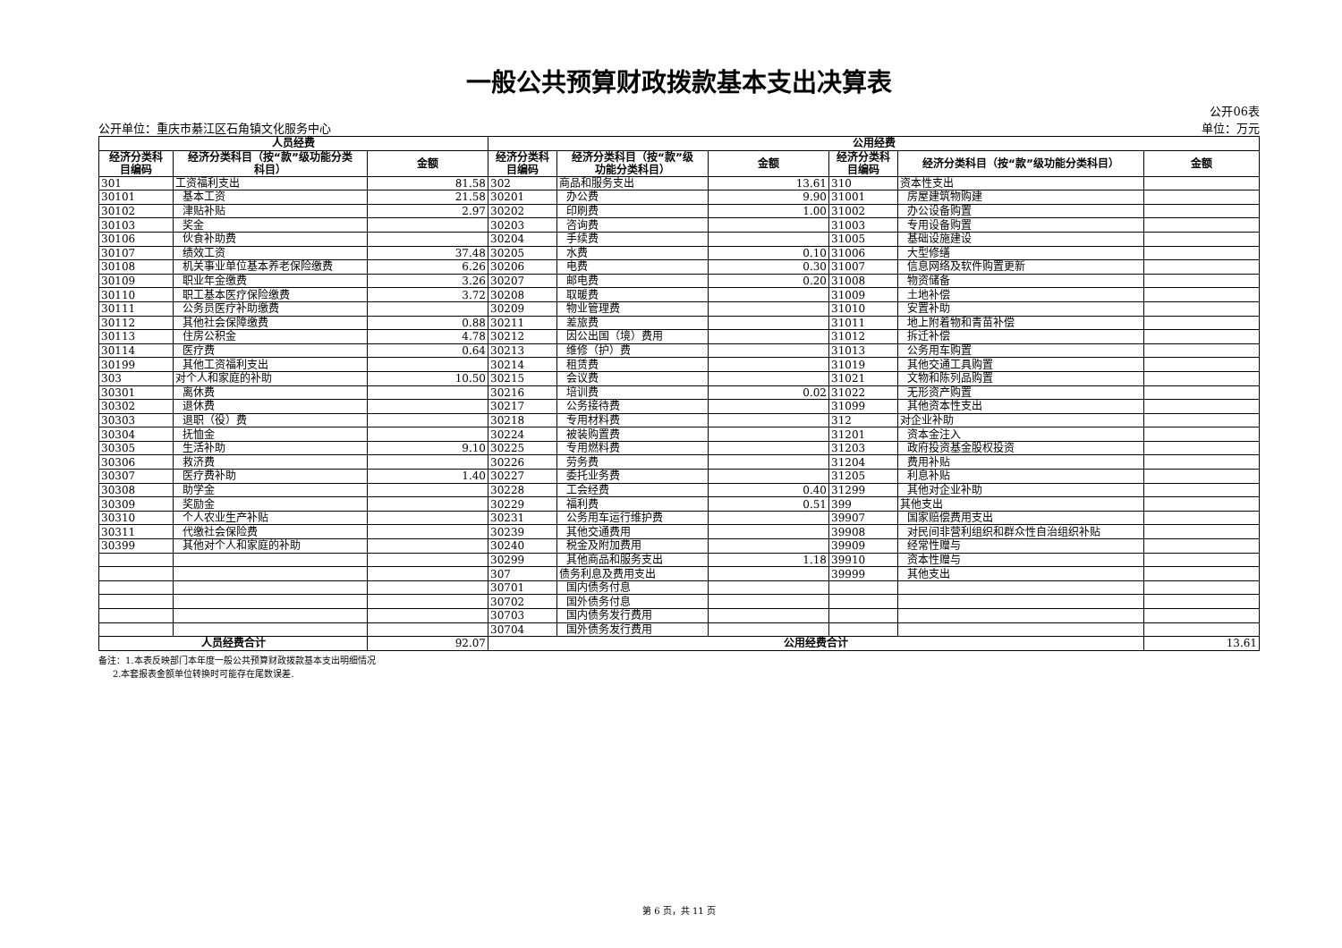一般公共预算财政拨款基本支出决算表
公开单位：重庆市綦江区石角镇文化服务中心
公开06表
单位：万元
| 人员经费 | | | 公用经费 | | | | | |
| --- | --- | --- | --- | --- | --- | --- | --- | --- |
| 经济分类科 目编码 | 经济分类科目（按“款”级功能分类 科目） | 金额 | 经济分类科 目编码 | 经济分类科目（按“款”级 功能分类科目） | 金额 | 经济分类科 目编码 | 经济分类科目（按“款”级功能分类科目） | 金额 |
| 301 | 工资福利支出 | 81.58 | 302 | 商品和服务支出 | 13.61 | 310 | 资本性支出 | |
| 30101 | 基本工资 | 21.58 | 30201 | 办公费 | 9.90 | 31001 | 房屋建筑物购建 | |
| 30102 | 津贴补贴 | 2.97 | 30202 | 印刷费 | 1.00 | 31002 | 办公设备购置 | |
| 30103 | 奖金 | | 30203 | 咨询费 | | 31003 | 专用设备购置 | |
| 30106 | 伙食补助费 | | 30204 | 手续费 | | 31005 | 基础设施建设 | |
| 30107 | 绩效工资 | 37.48 | 30205 | 水费 | 0.10 | 31006 | 大型修缮 | |
| 30108 | 机关事业单位基本养老保险缴费 | 6.26 | 30206 | 电费 | 0.30 | 31007 | 信息网络及软件购置更新 | |
| 30109 | 职业年金缴费 | 3.26 | 30207 | 邮电费 | 0.20 | 31008 | 物资储备 | |
| 30110 | 职工基本医疗保险缴费 | 3.72 | 30208 | 取暖费 | | 31009 | 土地补偿 | |
| 30111 | 公务员医疗补助缴费 | | 30209 | 物业管理费 | | 31010 | 安置补助 | |
| 30112 | 其他社会保障缴费 | 0.88 | 30211 | 差旅费 | | 31011 | 地上附着物和青苗补偿 | |
| 30113 | 住房公积金 | 4.78 | 30212 | 因公出国（境）费用 | | 31012 | 拆迁补偿 | |
| 30114 | 医疗费 | 0.64 | 30213 | 维修（护）费 | | 31013 | 公务用车购置 | |
| 30199 | 其他工资福利支出 | | 30214 | 租赁费 | | 31019 | 其他交通工具购置 | |
| 303 | 对个人和家庭的补助 | 10.50 | 30215 | 会议费 | | 31021 | 文物和陈列品购置 | |
| 30301 | 离休费 | | 30216 | 培训费 | 0.02 | 31022 | 无形资产购置 | |
| 30302 | 退休费 | | 30217 | 公务接待费 | | 31099 | 其他资本性支出 | |
| 30303 | 退职（役）费 | | 30218 | 专用材料费 | | 312 | 对企业补助 | |
| 30304 | 抚恤金 | | 30224 | 被装购置费 | | 31201 | 资本金注入 | |
| 30305 | 生活补助 | 9.10 | 30225 | 专用燃料费 | | 31203 | 政府投资基金股权投资 | |
| 30306 | 救济费 | | 30226 | 劳务费 | | 31204 | 费用补贴 | |
| 30307 | 医疗费补助 | 1.40 | 30227 | 委托业务费 | | 31205 | 利息补贴 | |
| 30308 | 助学金 | | 30228 | 工会经费 | 0.40 | 31299 | 其他对企业补助 | |
| 30309 | 奖励金 | | 30229 | 福利费 | 0.51 | 399 | 其他支出 | |
| 30310 | 个人农业生产补贴 | | 30231 | 公务用车运行维护费 | | 39907 | 国家赔偿费用支出 | |
| 30311 | 代缴社会保险费 | | 30239 | 其他交通费用 | | 39908 | 对民间非营利组织和群众性自治组织补贴 | |
| 30399 | 其他对个人和家庭的补助 | | 30240 | 税金及附加费用 | | 39909 | 经常性赠与 | |
| | | | 30299 | 其他商品和服务支出 | 1.18 | 39910 | 资本性赠与 | |
| | | | 307 | 债务利息及费用支出 | | 39999 | 其他支出 | |
| | | | 30701 | 国内债务付息 | | | | |
| | | | 30702 | 国外债务付息 | | | | |
| | | | 30703 | 国内债务发行费用 | | | | |
| | | | 30704 | 国外债务发行费用 | | | | |
| 人员经费合计 | | 92.07 | 公用经费合计 | | | | | 13.61 |
备注：1.本表反映部门本年度一般公共预算财政拨款基本支出明细情况
2.本套报表金额单位转换时可能存在尾数误差.
第 6 页，共 11 页